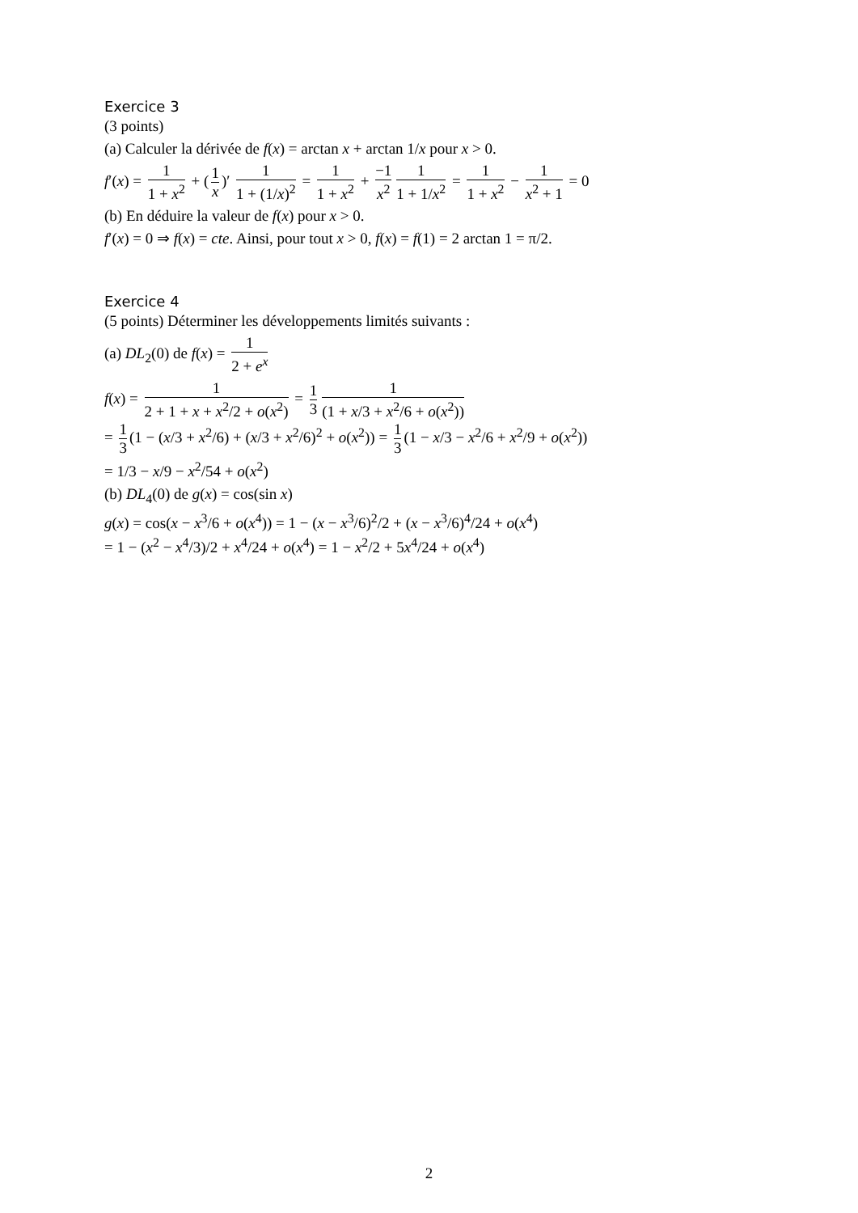Exercice 3
(3 points)
(a) Calculer la dérivée de f(x) = arctan x + arctan 1/x pour x > 0.
f′(x) = 1 1 + x<sup>2</sup> + (1 x)′ 1 1 + (1/x)<sup>2</sup> = 1 1 + x<sup>2</sup> + −1 x<sup>2</sup> 1 1 + 1/x<sup>2</sup> = 1 1 + x<sup>2</sup> − 1 x<sup>2</sup> + 1 = 0
(b) En déduire la valeur de f(x) pour x > 0.
f′(x) = 0 ⇒ f(x) = cte. Ainsi, pour tout x > 0, f(x) = f(1) = 2 arctan 1 = π/2.
Exercice 4
(5 points) Déterminer les développements limités suivants :
(a) DL<sub>2</sub>(0) de f(x) = 1 2 + e<sup>x</sup>
f(x) = 1 2 + 1 + x + x<sup>2</sup>/2 + o(x<sup>2</sup>) = 1 3 1 (1 + x/3 + x<sup>2</sup>/6 + o(x<sup>2</sup>))
= 1 3 (1 − (x/3 + x<sup>2</sup>/6) + (x/3 + x<sup>2</sup>/6)<sup>2</sup> + o(x<sup>2</sup>)) = 1 3 (1 − x/3 − x<sup>2</sup>/6 + x<sup>2</sup>/9 + o(x<sup>2</sup>))
= 1/3 − x/9 − x<sup>2</sup>/54 + o(x<sup>2</sup>)
(b) DL<sub>4</sub>(0) de g(x) = cos(sin x)
g(x) = cos(x − x<sup>3</sup>/6 + o(x<sup>4</sup>)) = 1 − (x − x<sup>3</sup>/6)<sup>2</sup>/2 + (x − x<sup>3</sup>/6)<sup>4</sup>/24 + o(x<sup>4</sup>)
= 1 − (x<sup>2</sup> − x<sup>4</sup>/3)/2 + x<sup>4</sup>/24 + o(x<sup>4</sup>) = 1 − x<sup>2</sup>/2 + 5x<sup>4</sup>/24 + o(x<sup>4</sup>)
2